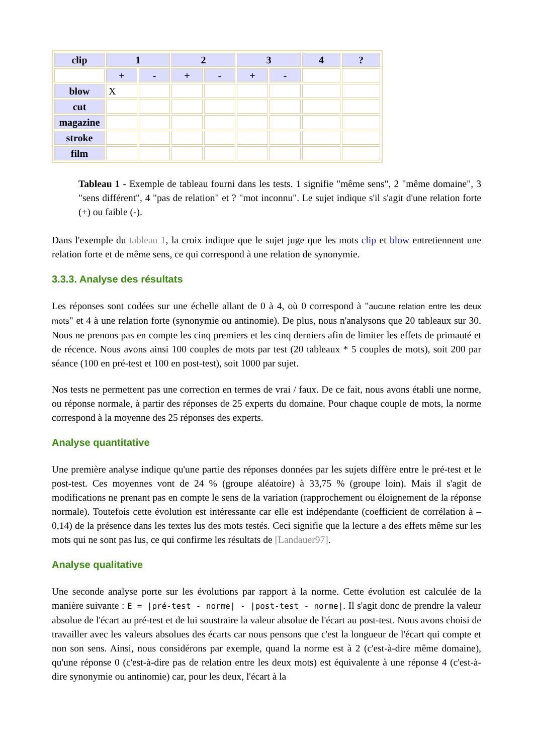| clip | 1 | | 2 | | 3 | | 4 | ? |
| --- | --- | --- | --- | --- | --- | --- | --- | --- |
| | + | - | + | - | + | - | | |
| blow | X | | | | | | | |
| cut | | | | | | | | |
| magazine | | | | | | | | |
| stroke | | | | | | | | |
| film | | | | | | | | |
Tableau 1 - Exemple de tableau fourni dans les tests. 1 signifie "même sens", 2 "même domaine", 3 "sens différent", 4 "pas de relation" et ? "mot inconnu". Le sujet indique s'il s'agit d'une relation forte (+) ou faible (-).
Dans l'exemple du tableau 1, la croix indique que le sujet juge que les mots clip et blow entretiennent une relation forte et de même sens, ce qui correspond à une relation de synonymie.
3.3.3. Analyse des résultats
Les réponses sont codées sur une échelle allant de 0 à 4, où 0 correspond à "aucune relation entre les deux mots" et 4 à une relation forte (synonymie ou antinomie). De plus, nous n'analysons que 20 tableaux sur 30. Nous ne prenons pas en compte les cinq premiers et les cinq derniers afin de limiter les effets de primauté et de récence. Nous avons ainsi 100 couples de mots par test (20 tableaux * 5 couples de mots), soit 200 par séance (100 en pré-test et 100 en post-test), soit 1000 par sujet.
Nos tests ne permettent pas une correction en termes de vrai / faux. De ce fait, nous avons établi une norme, ou réponse normale, à partir des réponses de 25 experts du domaine. Pour chaque couple de mots, la norme correspond à la moyenne des 25 réponses des experts.
Analyse quantitative
Une première analyse indique qu'une partie des réponses données par les sujets diffère entre le pré-test et le post-test. Ces moyennes vont de 24 % (groupe aléatoire) à 33,75 % (groupe loin). Mais il s'agit de modifications ne prenant pas en compte le sens de la variation (rapprochement ou éloignement de la réponse normale). Toutefois cette évolution est intéressante car elle est indépendante (coefficient de corrélation à – 0,14) de la présence dans les textes lus des mots testés. Ceci signifie que la lecture a des effets même sur les mots qui ne sont pas lus, ce qui confirme les résultats de [Landauer97].
Analyse qualitative
Une seconde analyse porte sur les évolutions par rapport à la norme. Cette évolution est calculée de la manière suivante : E = |pré-test - norme| - |post-test - norme|. Il s'agit donc de prendre la valeur absolue de l'écart au pré-test et de lui soustraire la valeur absolue de l'écart au post-test. Nous avons choisi de travailler avec les valeurs absolues des écarts car nous pensons que c'est la longueur de l'écart qui compte et non son sens. Ainsi, nous considérons par exemple, quand la norme est à 2 (c'est-à-dire même domaine), qu'une réponse 0 (c'est-à-dire pas de relation entre les deux mots) est équivalente à une réponse 4 (c'est-à-dire synonymie ou antinomie) car, pour les deux, l'écart à la